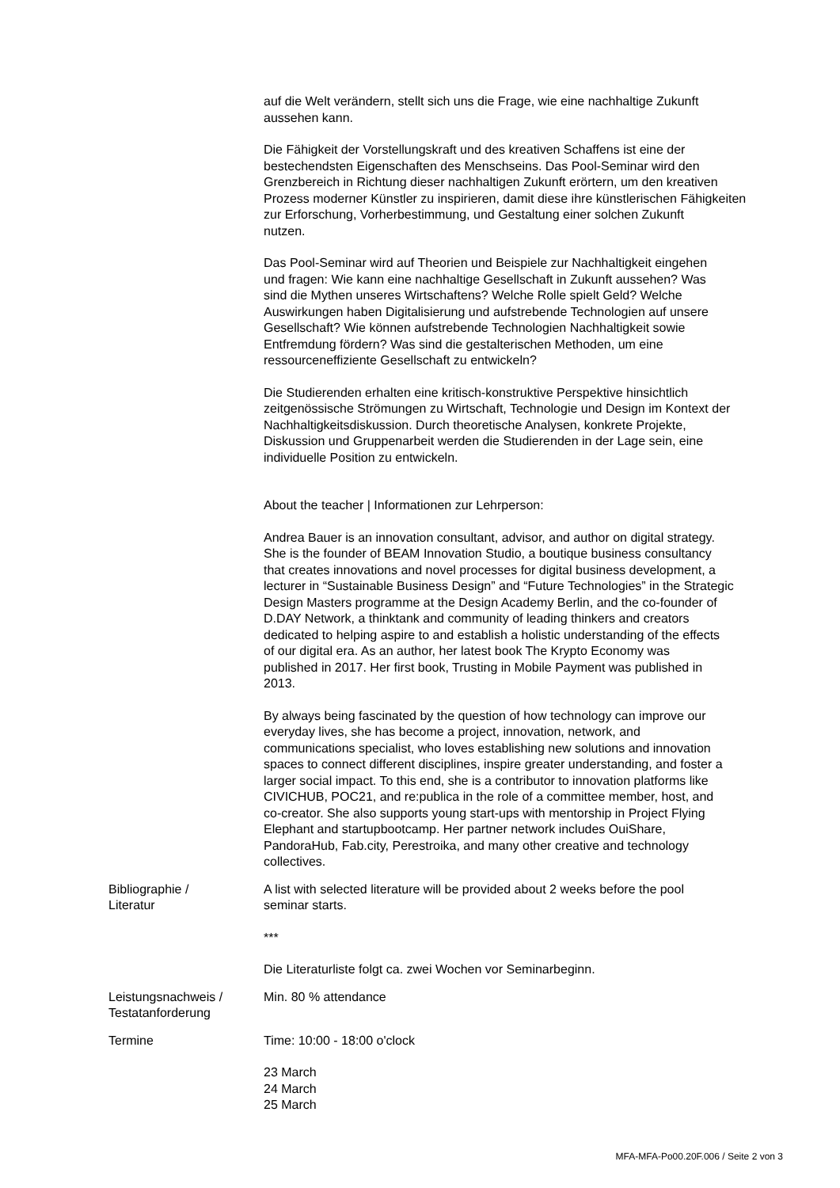| | auf die Welt verändern, stellt sich uns die Frage, wie eine nachhaltige Zukunft aussehen kann. Die Fähigkeit der Vorstellungskraft und des kreativen Schaffens ist eine der bestechendsten Eigenschaften des Menschseins. Das Pool-Seminar wird den Grenzbereich in Richtung dieser nachhaltigen Zukunft erörtern, um den kreativen Prozess moderner Künstler zu inspirieren, damit diese ihre künstlerischen Fähigkeiten zur Erforschung, Vorherbestimmung, und Gestaltung einer solchen Zukunft nutzen. Das Pool-Seminar wird auf Theorien und Beispiele zur Nachhaltigkeit eingehen und fragen: Wie kann eine nachhaltige Gesellschaft in Zukunft aussehen? Was sind die Mythen unseres Wirtschaftens? Welche Rolle spielt Geld? Welche Auswirkungen haben Digitalisierung und aufstrebende Technologien auf unsere Gesellschaft? Wie können aufstrebende Technologien Nachhaltigkeit sowie Entfremdung fördern? Was sind die gestalterischen Methoden, um eine ressourceneffiziente Gesellschaft zu entwickeln? Die Studierenden erhalten eine kritisch-konstruktive Perspektive hinsichtlich zeitgenössische Strömungen zu Wirtschaft, Technologie und Design im Kontext der Nachhaltigkeitsdiskussion. Durch theoretische Analysen, konkrete Projekte, Diskussion und Gruppenarbeit werden die Studierenden in der Lage sein, eine individuelle Position zu entwickeln. About the teacher / Informationen zur Lehrperson: Andrea Bauer is an innovation consultant, advisor, and author on digital strategy. She is the founder of BEAM Innovation Studio, a boutique business consultancy that creates innovations and novel processes for digital business development, a lecturer in “Sustainable Business Design” and “Future Technologies” in the Strategic Design Masters programme at the Design Academy Berlin, and the co-founder of D.DAY Network, a thinktank and community of leading thinkers and creators dedicated to helping aspire to and establish a holistic understanding of the effects of our digital era. As an author, her latest book The Krypto Economy was published in 2017. Her first book, Trusting in Mobile Payment was published in 2013. By always being fascinated by the question of how technology can improve our everyday lives, she has become a project, innovation, network, and communications specialist, who loves establishing new solutions and innovation spaces to connect different disciplines, inspire greater understanding, and foster a larger social impact. To this end, she is a contributor to innovation platforms like CIVICHUB, POC21, and re:publica in the role of a committee member, host, and co-creator. She also supports young start-ups with mentorship in Project Flying Elephant and startupbootcamp. Her partner network includes OuiShare, PandoraHub, Fab.city, Perestroika, and many other creative and technology collectives. |
| Bibliographie / Literatur | A list with selected literature will be provided about 2 weeks before the pool seminar starts. *** Die Literaturliste folgt ca. zwei Wochen vor Seminarbeginn. |
| Leistungsnachweis / Testatanforderung | Min. 80 % attendance |
| Termine | Time: 10:00 - 18:00 o'clock 23 March 24 March 25 March |
MFA-MFA-Po00.20F.006 / Seite 2 von 3